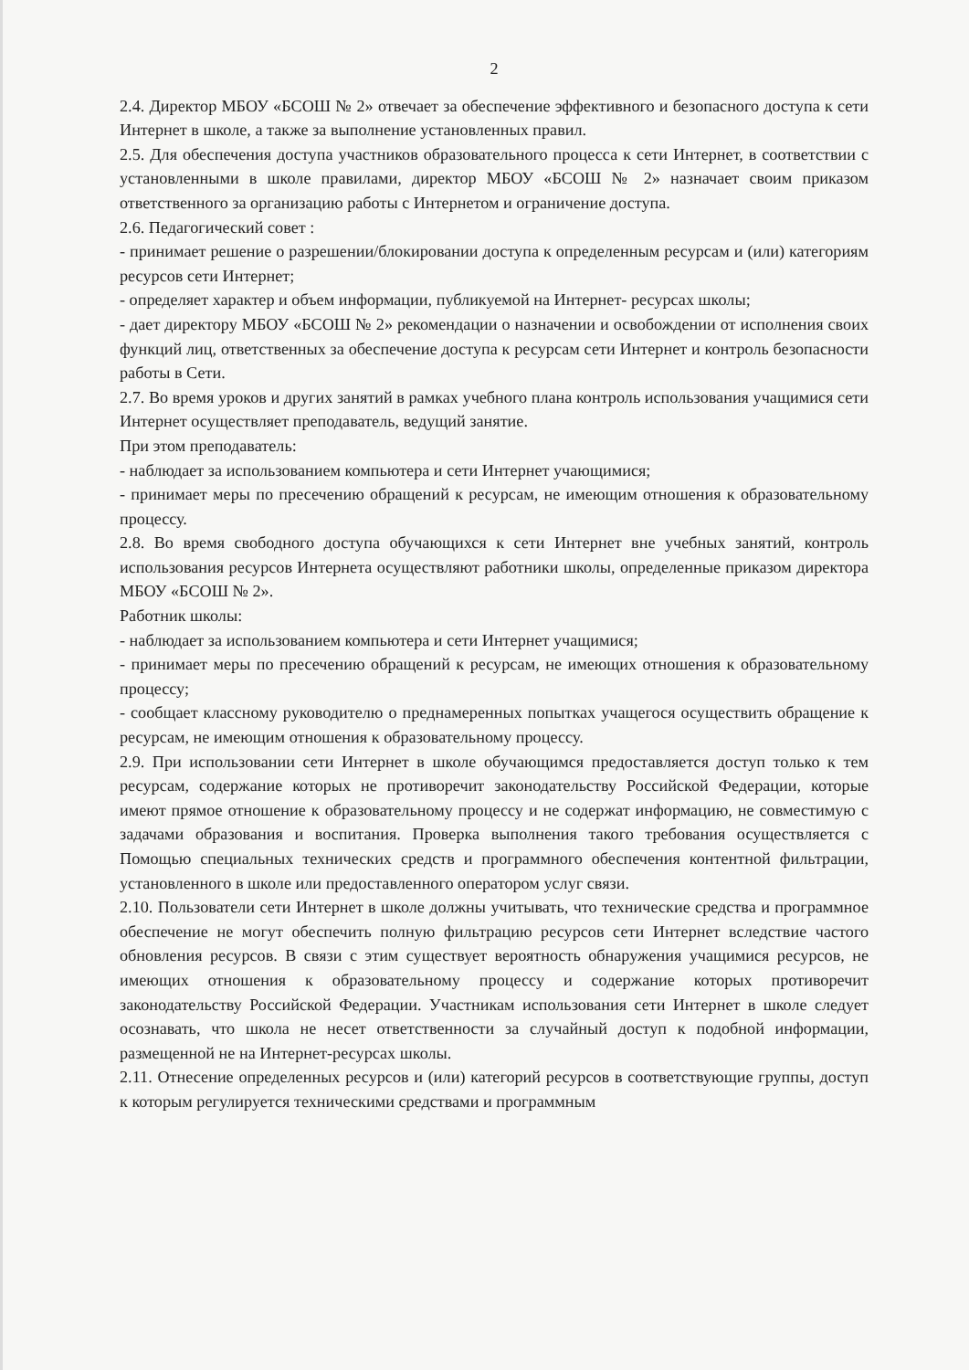2
2.4. Директор МБОУ «БСОШ № 2» отвечает за обеспечение эффективного и безопасного доступа к сети Интернет в школе, а также за выполнение установленных правил.
2.5. Для обеспечения доступа участников образовательного процесса к сети Интернет, в соответствии с установленными в школе правилами, директор МБОУ «БСОШ № 2» назначает своим приказом ответственного за организацию работы с Интернетом и ограничение доступа.
2.6. Педагогический совет :
- принимает решение о разрешении/блокировании доступа к определенным ресурсам и (или) категориям ресурсов сети Интернет;
- определяет характер и объем информации, публикуемой на Интернет- ресурсах школы;
- дает директору МБОУ «БСОШ № 2» рекомендации о назначении и освобождении от исполнения своих функций лиц, ответственных за обеспечение доступа к ресурсам сети Интернет и контроль безопасности работы в Сети.
2.7. Во время уроков и других занятий в рамках учебного плана контроль использования учащимися сети Интернет осуществляет преподаватель, ведущий занятие.
При этом преподаватель:
- наблюдает за использованием компьютера и сети Интернет учающимися;
- принимает меры по пресечению обращений к ресурсам, не имеющим отношения к образовательному процессу.
2.8. Во время свободного доступа обучающихся к сети Интернет вне учебных занятий, контроль использования ресурсов Интернета осуществляют работники школы, определенные приказом директора МБОУ «БСОШ № 2».
Работник школы:
- наблюдает за использованием компьютера и сети Интернет учащимися;
- принимает меры по пресечению обращений к ресурсам, не имеющих отношения к образовательному процессу;
- сообщает классному руководителю о преднамеренных попытках учащегося осуществить обращение к ресурсам, не имеющим отношения к образовательному процессу.
2.9. При использовании сети Интернет в школе обучающимся предоставляется доступ только к тем ресурсам, содержание которых не противоречит законодательству Российской Федерации, которые имеют прямое отношение к образовательному процессу и не содержат информацию, не совместимую с задачами образования и воспитания. Проверка выполнения такого требования осуществляется с Помощью специальных технических средств и программного обеспечения контентной фильтрации, установленного в школе или предоставленного оператором услуг связи.
2.10. Пользователи сети Интернет в школе должны учитывать, что технические средства и программное обеспечение не могут обеспечить полную фильтрацию ресурсов сети Интернет вследствие частого обновления ресурсов. В связи с этим существует вероятность обнаружения учащимися ресурсов, не имеющих отношения к образовательному процессу и содержание которых противоречит законодательству Российской Федерации. Участникам использования сети Интернет в школе следует осознавать, что школа не несет ответственности за случайный доступ к подобной информации, размещенной не на Интернет-ресурсах школы.
2.11. Отнесение определенных ресурсов и (или) категорий ресурсов в соответствующие группы, доступ к которым регулируется техническими средствами и программным